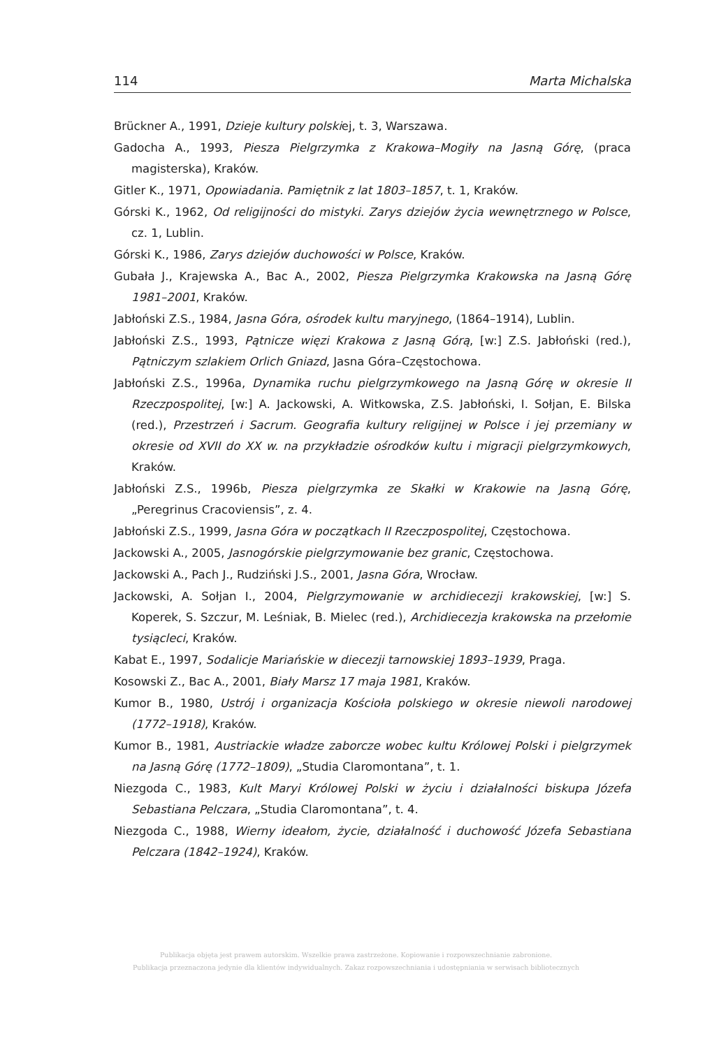114 Marta Michalska
Brückner A., 1991, Dzieje kultury polskiej, t. 3, Warszawa.
Gadocha A., 1993, Piesza Pielgrzymka z Krakowa–Mogiły na Jasną Górę, (praca magisterska), Kraków.
Gitler K., 1971, Opowiadania. Pamiętnik z lat 1803–1857, t. 1, Kraków.
Górski K., 1962, Od religijności do mistyki. Zarys dziejów życia wewnętrznego w Polsce, cz. 1, Lublin.
Górski K., 1986, Zarys dziejów duchowości w Polsce, Kraków.
Gubała J., Krajewska A., Bac A., 2002, Piesza Pielgrzymka Krakowska na Jasną Górę 1981–2001, Kraków.
Jabłoński Z.S., 1984, Jasna Góra, ośrodek kultu maryjnego, (1864–1914), Lublin.
Jabłoński Z.S., 1993, Pątnicze więzi Krakowa z Jasną Górą, [w:] Z.S. Jabłoński (red.), Pątniczym szlakiem Orlich Gniazd, Jasna Góra–Częstochowa.
Jabłoński Z.S., 1996a, Dynamika ruchu pielgrzymkowego na Jasną Górę w okresie II Rzeczpospolitej, [w:] A. Jackowski, A. Witkowska, Z.S. Jabłoński, I. Sołjan, E. Bilska (red.), Przestrzeń i Sacrum. Geografia kultury religijnej w Polsce i jej przemiany w okresie od XVII do XX w. na przykładzie ośrodków kultu i migracji pielgrzymkowych, Kraków.
Jabłoński Z.S., 1996b, Piesza pielgrzymka ze Skałki w Krakowie na Jasną Górę, „Peregrinus Cracoviensis”, z. 4.
Jabłoński Z.S., 1999, Jasna Góra w początkach II Rzeczpospolitej, Częstochowa.
Jackowski A., 2005, Jasnogórskie pielgrzymowanie bez granic, Częstochowa.
Jackowski A., Pach J., Rudziński J.S., 2001, Jasna Góra, Wrocław.
Jackowski, A. Sołjan I., 2004, Pielgrzymowanie w archidiecezji krakowskiej, [w:] S. Koperek, S. Szczur, M. Leśniak, B. Mielec (red.), Archidiecezja krakowska na przełomie tysiącleci, Kraków.
Kabat E., 1997, Sodalicje Mariańskie w diecezji tarnowskiej 1893–1939, Praga.
Kosowski Z., Bac A., 2001, Biały Marsz 17 maja 1981, Kraków.
Kumor B., 1980, Ustrój i organizacja Kościoła polskiego w okresie niewoli narodowej (1772–1918), Kraków.
Kumor B., 1981, Austriackie władze zaborcze wobec kultu Królowej Polski i pielgrzymek na Jasną Górę (1772–1809), „Studia Claromontana”, t. 1.
Niezgoda C., 1983, Kult Maryi Królowej Polski w życiu i działalności biskupa Józefa Sebastiana Pelczara, „Studia Claromontana”, t. 4.
Niezgoda C., 1988, Wierny ideałom, życie, działalność i duchowość Józefa Sebastiana Pelczara (1842–1924), Kraków.
Publikacja objęta jest prawem autorskim. Wszelkie prawa zastrzeżone. Kopiowanie i rozpowszechnianie zabronione.
Publikacja przeznaczona jedynie dla klientów indywidualnych. Zakaz rozpowszechniania i udostępniania w serwisach bibliotecznych